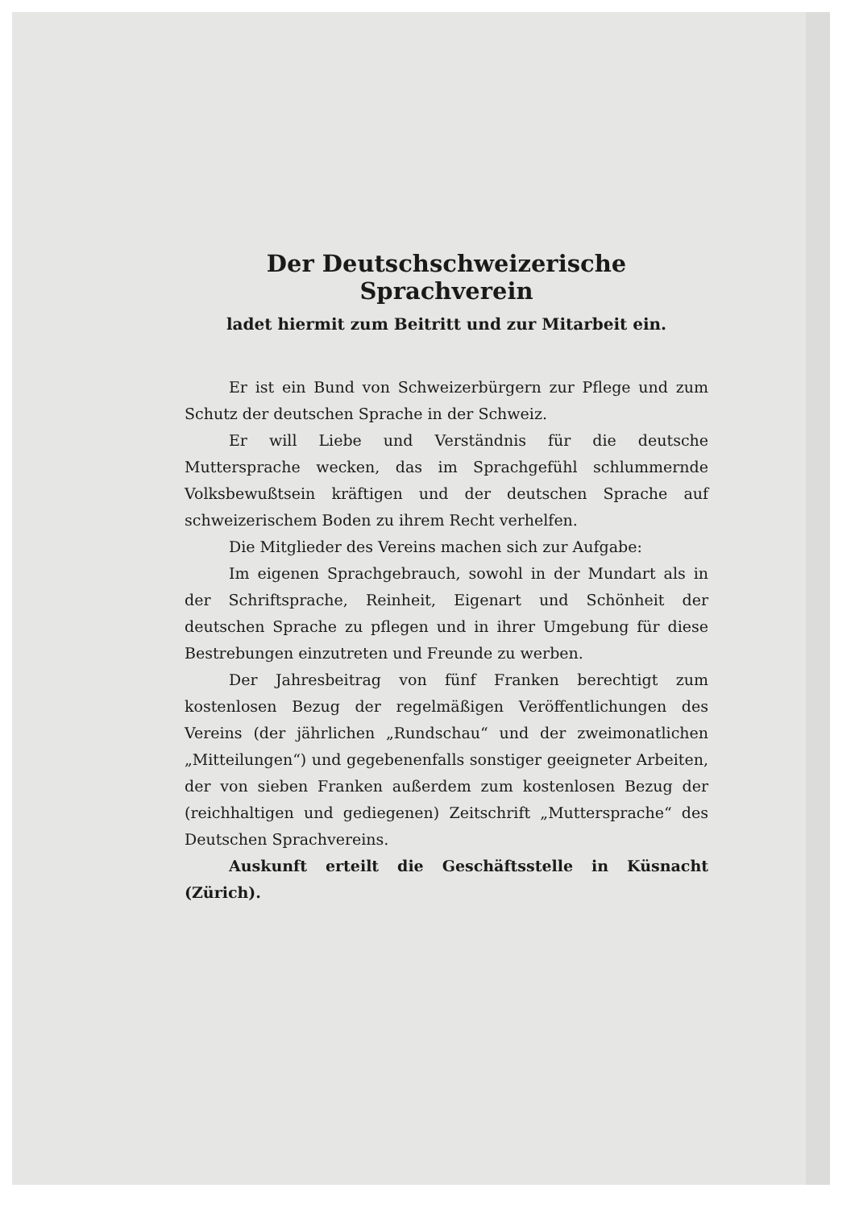Der Deutschschweizerische Sprachverein
ladet hiermit zum Beitritt und zur Mitarbeit ein.
Er ist ein Bund von Schweizerbürgern zur Pflege und zum Schutz der deutschen Sprache in der Schweiz.
Er will Liebe und Verständnis für die deutsche Muttersprache wecken, das im Sprachgefühl schlummernde Volksbewußtsein kräftigen und der deutschen Sprache auf schweizerischem Boden zu ihrem Recht verhelfen.
Die Mitglieder des Vereins machen sich zur Aufgabe:
Im eigenen Sprachgebrauch, sowohl in der Mundart als in der Schriftsprache, Reinheit, Eigenart und Schönheit der deutschen Sprache zu pflegen und in ihrer Umgebung für diese Bestrebungen einzutreten und Freunde zu werben.
Der Jahresbeitrag von fünf Franken berechtigt zum kostenlosen Bezug der regelmäßigen Veröffentlichungen des Vereins (der jährlichen „Rundschau“ und der zweimonatlichen „Mitteilungen“) und gegebenenfalls sonstiger geeigneter Arbeiten, der von sieben Franken außerdem zum kostenlosen Bezug der (reichhaltigen und gediegenen) Zeitschrift „Muttersprache“ des Deutschen Sprachvereins.
Auskunft erteilt die Geschäftsstelle in Küsnacht (Zürich).